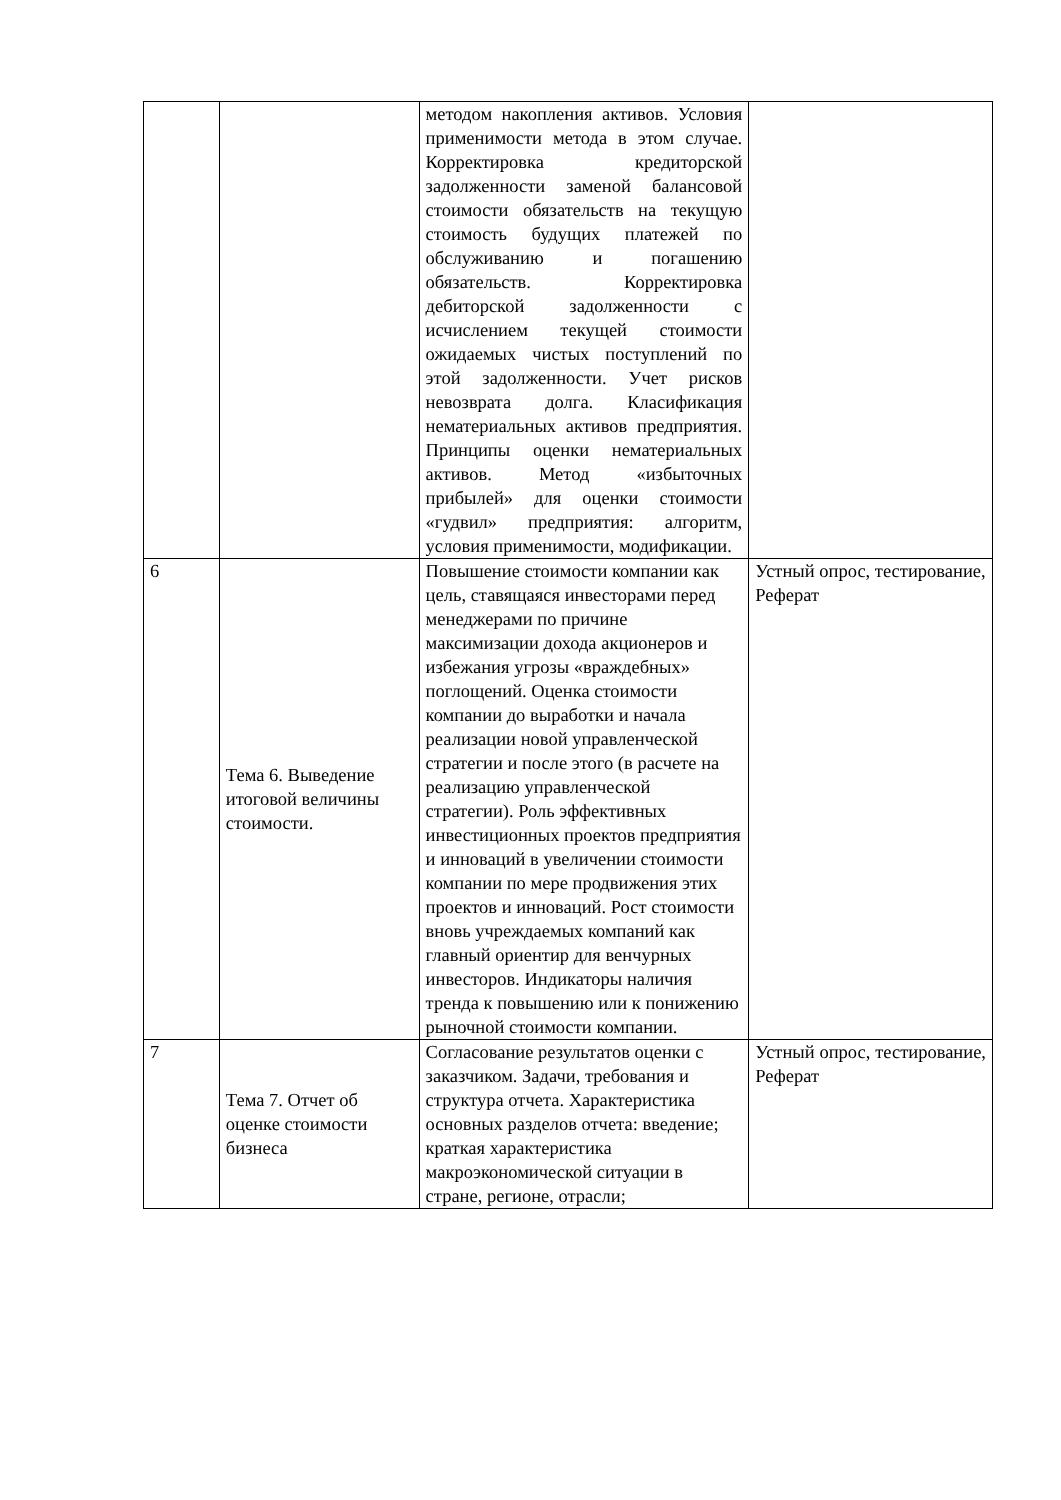| | | методом накопления активов. Условия применимости метода в этом случае. Корректировка кредиторской задолженности заменой балансовой стоимости обязательств на текущую стоимость будущих платежей по обслуживанию и погашению обязательств. Корректировка дебиторской задолженности с исчислением текущей стоимости ожидаемых чистых поступлений по этой задолженности. Учет рисков невозврата долга. Класификация нематериальных активов предприятия. Принципы оценки нематериальных активов. Метод «избыточных прибылей» для оценки стоимости «гудвил» предприятия: алгоритм, условия применимости, модификации. | |
| 6 | Тема 6. Выведение итоговой величины стоимости. | Повышение стоимости компании как цель, ставящаяся инвесторами перед менеджерами по причине максимизации дохода акционеров и избежания угрозы «враждебных» поглощений. Оценка стоимости компании до выработки и начала реализации новой управленческой стратегии и после этого (в расчете на реализацию управленческой стратегии). Роль эффективных инвестиционных проектов предприятия и инноваций в увеличении стоимости компании по мере продвижения этих проектов и инноваций. Рост стоимости вновь учреждаемых компаний как главный ориентир для венчурных инвесторов. Индикаторы наличия тренда к повышению или к понижению рыночной стоимости компании. | Устный опрос, тестирование, Реферат |
| 7 | Тема 7. Отчет об оценке стоимости бизнеса | Согласование результатов оценки с заказчиком. Задачи, требования и структура отчета. Характеристика основных разделов отчета: введение; краткая характеристика макроэкономической ситуации в стране, регионе, отрасли; | Устный опрос, тестирование, Реферат |